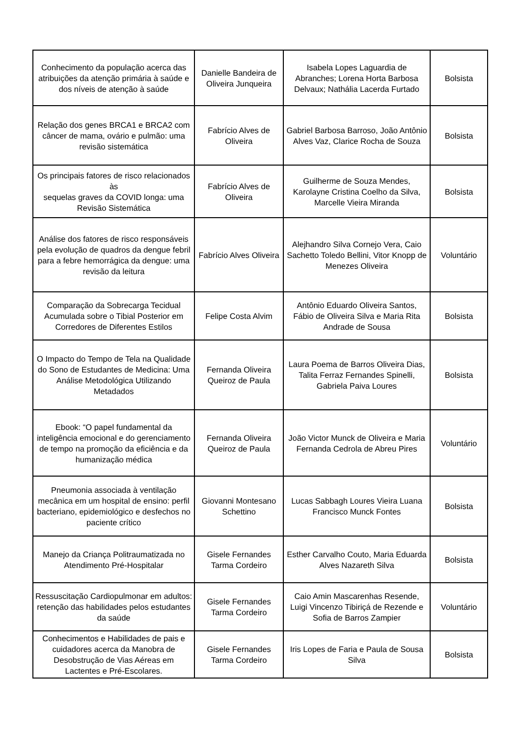| Conhecimento da população acerca das atribuições da atenção primária à saúde e dos níveis de atenção à saúde | Danielle Bandeira de Oliveira Junqueira | Isabela Lopes Laguardia de Abranches; Lorena Horta Barbosa Delvaux; Nathália Lacerda Furtado | Bolsista |
| Relação dos genes BRCA1 e BRCA2 com câncer de mama, ovário e pulmão: uma revisão sistemática | Fabrício Alves de Oliveira | Gabriel Barbosa Barroso, João Antônio Alves Vaz, Clarice Rocha de Souza | Bolsista |
| Os principais fatores de risco relacionados às sequelas graves da COVID longa: uma Revisão Sistemática | Fabrício Alves de Oliveira | Guilherme de Souza Mendes, Karolayne Cristina Coelho da Silva, Marcelle Vieira Miranda | Bolsista |
| Análise dos fatores de risco responsáveis pela evolução de quadros da dengue febril para a febre hemorrágica da dengue: uma revisão da leitura | Fabrício Alves Oliveira | Alejhandro Silva Cornejo Vera, Caio Sachetto Toledo Bellini, Vitor Knopp de Menezes Oliveira | Voluntário |
| Comparação da Sobrecarga Tecidual Acumulada sobre o Tibial Posterior em Corredores de Diferentes Estilos | Felipe Costa Alvim | Antônio Eduardo Oliveira Santos, Fábio de Oliveira Silva e Maria Rita Andrade de Sousa | Bolsista |
| O Impacto do Tempo de Tela na Qualidade do Sono de Estudantes de Medicina: Uma Análise Metodológica Utilizando Metadados | Fernanda Oliveira Queiroz de Paula | Laura Poema de Barros Oliveira Dias, Talita Ferraz Fernandes Spinelli, Gabriela Paiva Loures | Bolsista |
| Ebook: “O papel fundamental da inteligência emocional e do gerenciamento de tempo na promoção da eficiência e da humanização médica | Fernanda Oliveira Queiroz de Paula | João Victor Munck de Oliveira e Maria Fernanda Cedrola de Abreu Pires | Voluntário |
| Pneumonia associada à ventilação mecânica em um hospital de ensino: perfil bacteriano, epidemiológico e desfechos no paciente crítico | Giovanni Montesano Schettino | Lucas Sabbagh Loures Vieira Luana Francisco Munck Fontes | Bolsista |
| Manejo da Criança Politraumatizada no Atendimento Pré-Hospitalar | Gisele Fernandes Tarma Cordeiro | Esther Carvalho Couto, Maria Eduarda Alves Nazareth Silva | Bolsista |
| Ressuscitação Cardiopulmonar em adultos: retenção das habilidades pelos estudantes da saúde | Gisele Fernandes Tarma Cordeiro | Caio Amin Mascarenhas Resende, Luigi Vincenzo Tibiriçá de Rezende e Sofia de Barros Zampier | Voluntário |
| Conhecimentos e Habilidades de pais e cuidadores acerca da Manobra de Desobstrução de Vias Aéreas em Lactentes e Pré-Escolares. | Gisele Fernandes Tarma Cordeiro | Iris Lopes de Faria e Paula de Sousa Silva | Bolsista |